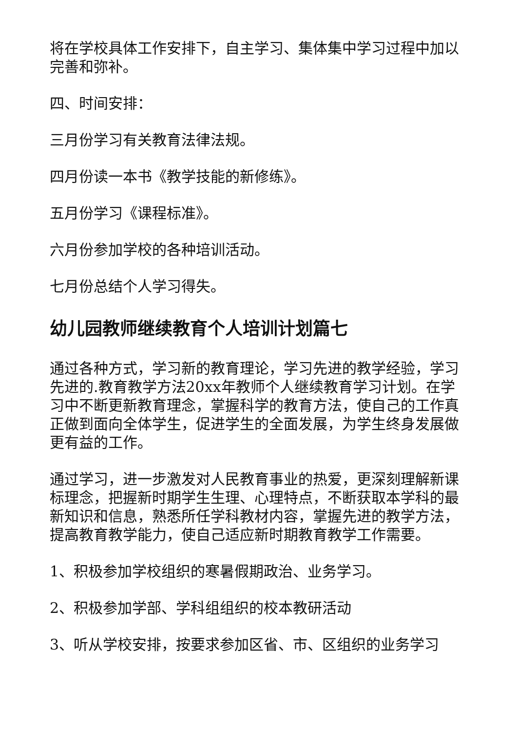将在学校具体工作安排下，自主学习、集体集中学习过程中加以完善和弥补。
四、时间安排：
三月份学习有关教育法律法规。
四月份读一本书《教学技能的新修练》。
五月份学习《课程标准》。
六月份参加学校的各种培训活动。
七月份总结个人学习得失。
幼儿园教师继续教育个人培训计划篇七
通过各种方式，学习新的教育理论，学习先进的教学经验，学习先进的.教育教学方法20xx年教师个人继续教育学习计划。在学习中不断更新教育理念，掌握科学的教育方法，使自己的工作真正做到面向全体学生，促进学生的全面发展，为学生终身发展做更有益的工作。
通过学习，进一步激发对人民教育事业的热爱，更深刻理解新课标理念，把握新时期学生生理、心理特点，不断获取本学科的最新知识和信息，熟悉所任学科教材内容，掌握先进的教学方法，提高教育教学能力，使自己适应新时期教育教学工作需要。
1、积极参加学校组织的寒暑假期政治、业务学习。
2、积极参加学部、学科组组织的校本教研活动
3、听从学校安排，按要求参加区省、市、区组织的业务学习